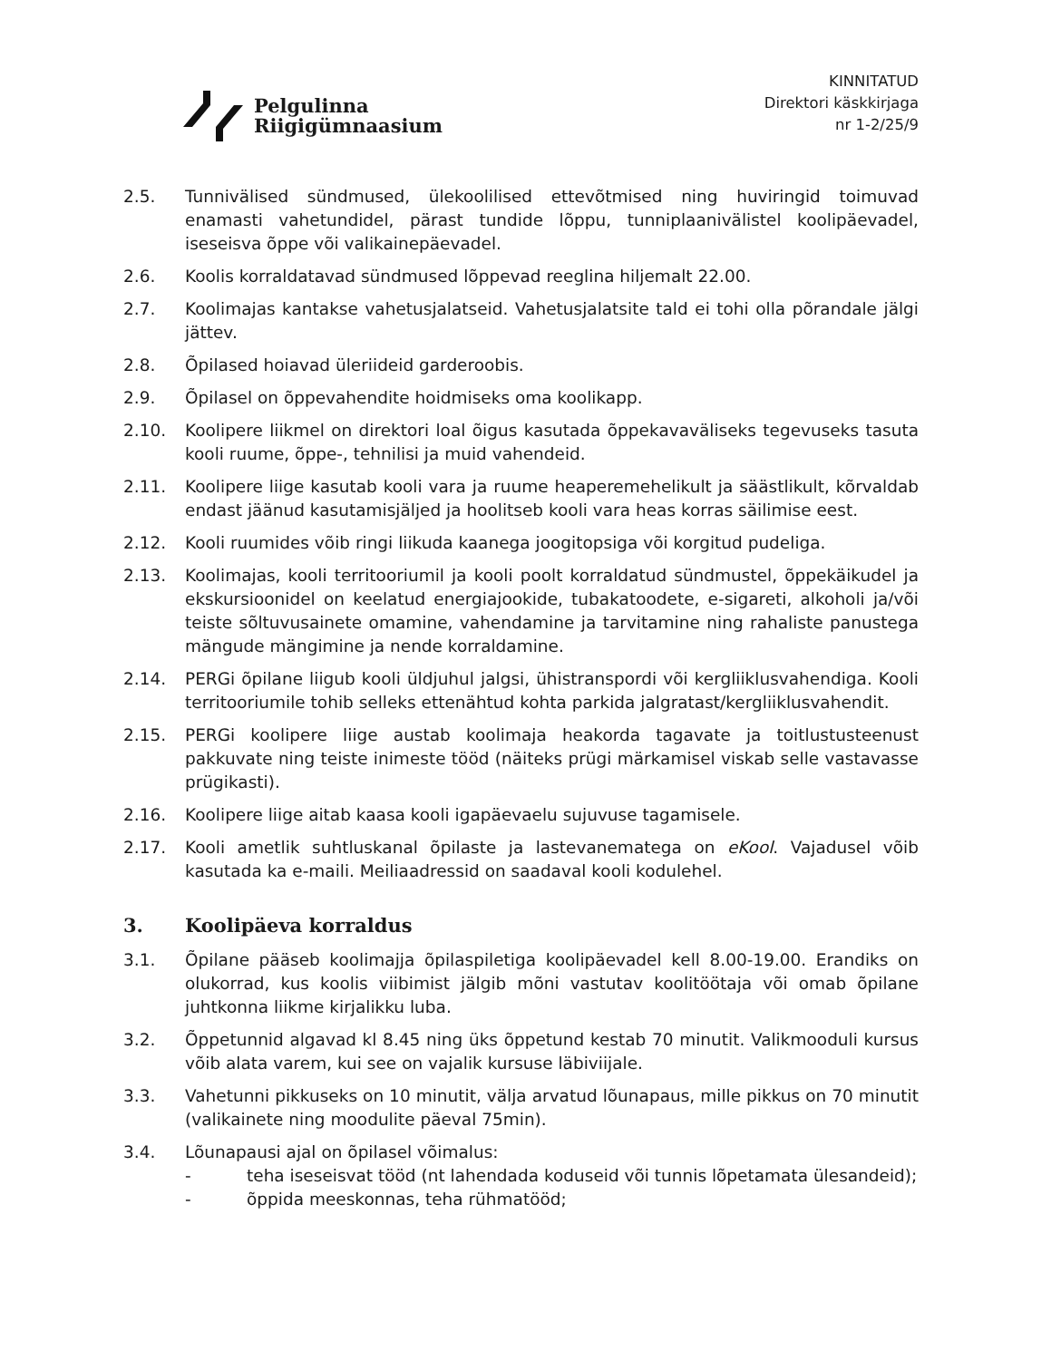Pelgulinna
Riigigümnaasium
KINNITATUD
Direktori käskkirjaga
nr 1-2/25/9
2.5. Tunnivälised sündmused, ülekoolilised ettevõtmised ning huviringid toimuvad enamasti vahetundidel, pärast tundide lõppu, tunniplaanivälistel koolipäevadel, iseseisva õppe või valikainepäevadel.
2.6. Koolis korraldatavad sündmused lõppevad reeglina hiljemalt 22.00.
2.7. Koolimajas kantakse vahetusjalatseid. Vahetusjalatsite tald ei tohi olla põrandale jälgi jättev.
2.8. Õpilased hoiavad üleriideid garderoobis.
2.9. Õpilasel on õppevahendite hoidmiseks oma koolikapp.
2.10. Koolipere liikmel on direktori loal õigus kasutada õppekavaväliseks tegevuseks tasuta kooli ruume, õppe-, tehnilisi ja muid vahendeid.
2.11. Koolipere liige kasutab kooli vara ja ruume heaperemehelikult ja säästlikult, kõrvaldab endast jäänud kasutamisjäljed ja hoolitseb kooli vara heas korras säilimise eest.
2.12. Kooli ruumides võib ringi liikuda kaanega joogitopsiga või korgitud pudeliga.
2.13. Koolimajas, kooli territooriumil ja kooli poolt korraldatud sündmustel, õppekäikudel ja ekskursioonidel on keelatud energiajookide, tubakatoodete, e-sigareti, alkoholi ja/või teiste sõltuvusainete omamine, vahendamine ja tarvitamine ning rahaliste panustega mängude mängimine ja nende korraldamine.
2.14. PERGi õpilane liigub kooli üldjuhul jalgsi, ühistranspordi või kergliiklusvahendiga. Kooli territooriumile tohib selleks ettenähtud kohta parkida jalgratast/kergliiklusvahendit.
2.15. PERGi koolipere liige austab koolimaja heakorda tagavate ja toitlustusteenust pakkuvate ning teiste inimeste tööd (näiteks prügi märkamisel viskab selle vastavasse prügikasti).
2.16. Koolipere liige aitab kaasa kooli igapäevaelu sujuvuse tagamisele.
2.17. Kooli ametlik suhtluskanal õpilaste ja lastevanematega on eKool. Vajadusel võib kasutada ka e-maili. Meiliaadressid on saadaval kooli kodulehel.
3. Koolipäeva korraldus
3.1. Õpilane pääseb koolimajja õpilaspiletiga koolipäevadel kell 8.00-19.00. Erandiks on olukorrad, kus koolis viibimist jälgib mõni vastutav koolitöötaja või omab õpilane juhtkonna liikme kirjalikku luba.
3.2. Õppetunnid algavad kl 8.45 ning üks õppetund kestab 70 minutit. Valikmooduli kursus võib alata varem, kui see on vajalik kursuse läbiviijale.
3.3. Vahetunni pikkuseks on 10 minutit, välja arvatud lõunapaus, mille pikkus on 70 minutit (valikainete ning moodulite päeval 75min).
3.4. Lõunapausi ajal on õpilasel võimalus:
- teha iseseisvat tööd (nt lahendada koduseid või tunnis lõpetamata ülesandeid);
- õppida meeskonnas, teha rühmatööd;